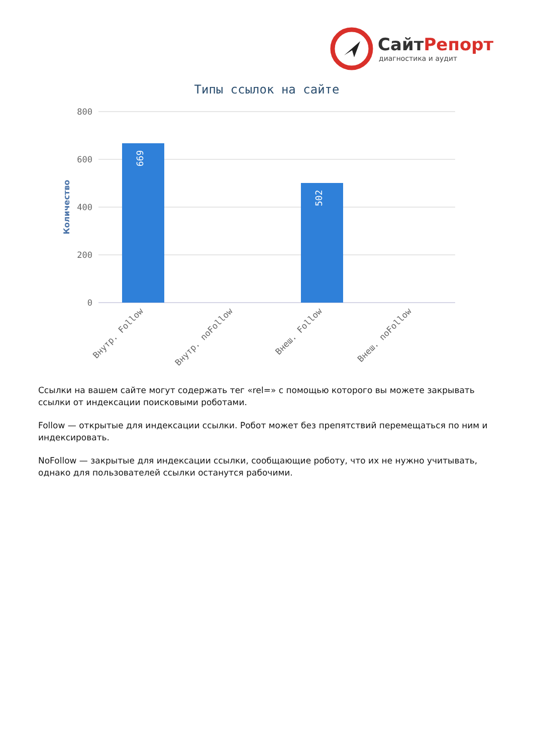СайтРепорт
диагностика и аудит
Типы ссылок на сайте
800
600
400
200
0
Количество
669
502
Внутр. Follow
Внутр. noFollow
Внеш. Follow
Внеш. noFollow
Ссылки на вашем сайте могут содержать тег «rel=» с помощью которого вы можете закрывать ссылки от индексации поисковыми роботами.
Follow — открытые для индексации ссылки. Робот может без препятствий перемещаться по ним и индексировать.
NoFollow — закрытые для индексации ссылки, сообщающие роботу, что их не нужно учитывать, однако для пользователей ссылки останутся рабочими.